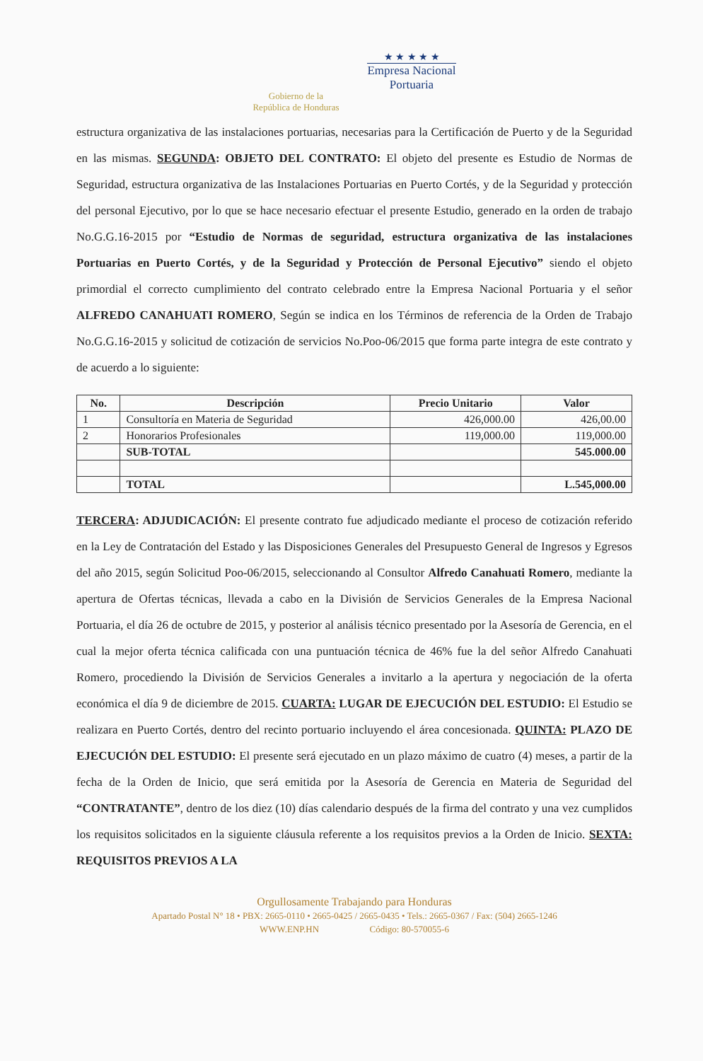Gobierno de la
República de Honduras
★ ★ ★ ★ ★
Empresa Nacional
Portuaria
estructura organizativa de las instalaciones portuarias, necesarias para la Certificación de Puerto y de la Seguridad en las mismas. SEGUNDA: OBJETO DEL CONTRATO: El objeto del presente es Estudio de Normas de Seguridad, estructura organizativa de las Instalaciones Portuarias en Puerto Cortés, y de la Seguridad y protección del personal Ejecutivo, por lo que se hace necesario efectuar el presente Estudio, generado en la orden de trabajo No.G.G.16-2015 por “Estudio de Normas de seguridad, estructura organizativa de las instalaciones Portuarias en Puerto Cortés, y de la Seguridad y Protección de Personal Ejecutivo” siendo el objeto primordial el correcto cumplimiento del contrato celebrado entre la Empresa Nacional Portuaria y el señor ALFREDO CANAHUATI ROMERO, Según se indica en los Términos de referencia de la Orden de Trabajo No.G.G.16-2015 y solicitud de cotización de servicios No.Poo-06/2015 que forma parte integra de este contrato y de acuerdo a lo siguiente:
| No. | Descripción | Precio Unitario | Valor |
| --- | --- | --- | --- |
| 1 | Consultoría en Materia de Seguridad | 426,000.00 | 426,00.00 |
| 2 | Honorarios Profesionales | 119,000.00 | 119,000.00 |
| | SUB-TOTAL | | 545.000.00 |
| | TOTAL | | L.545,000.00 |
TERCERA: ADJUDICACIÓN: El presente contrato fue adjudicado mediante el proceso de cotización referido en la Ley de Contratación del Estado y las Disposiciones Generales del Presupuesto General de Ingresos y Egresos del año 2015, según Solicitud Poo-06/2015, seleccionando al Consultor Alfredo Canahuati Romero, mediante la apertura de Ofertas técnicas, llevada a cabo en la División de Servicios Generales de la Empresa Nacional Portuaria, el día 26 de octubre de 2015, y posterior al análisis técnico presentado por la Asesoría de Gerencia, en el cual la mejor oferta técnica calificada con una puntuación técnica de 46% fue la del señor Alfredo Canahuati Romero, procediendo la División de Servicios Generales a invitarlo a la apertura y negociación de la oferta económica el día 9 de diciembre de 2015. CUARTA: LUGAR DE EJECUCIÓN DEL ESTUDIO: El Estudio se realizara en Puerto Cortés, dentro del recinto portuario incluyendo el área concesionada. QUINTA: PLAZO DE EJECUCIÓN DEL ESTUDIO: El presente será ejecutado en un plazo máximo de cuatro (4) meses, a partir de la fecha de la Orden de Inicio, que será emitida por la Asesoría de Gerencia en Materia de Seguridad del “CONTRATANTE”, dentro de los diez (10) días calendario después de la firma del contrato y una vez cumplidos los requisitos solicitados en la siguiente cláusula referente a los requisitos previos a la Orden de Inicio. SEXTA: REQUISITOS PREVIOS A LA
Orgullosamente Trabajando para Honduras
Apartado Postal N° 18 • PBX: 2665-0110 • 2665-0425 / 2665-0435 • Tels.: 2665-0367 / Fax: (504) 2665-1246
WWW.ENP.HN Código: 80-570055-6